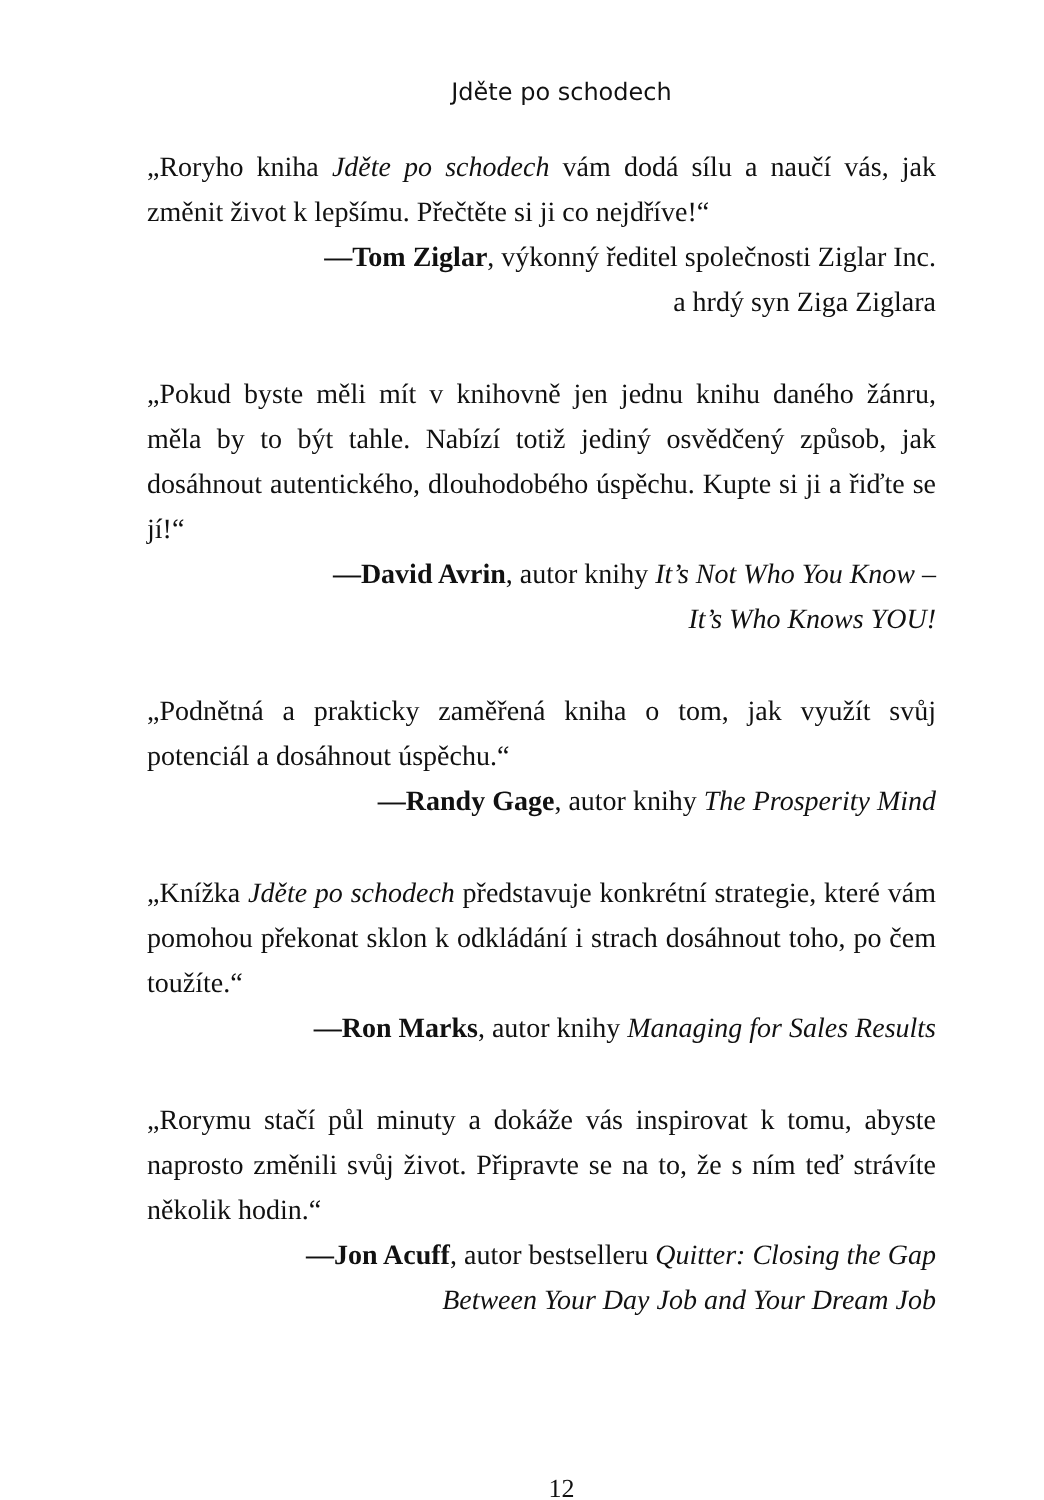Jděte po schodech
„Roryho kniha Jděte po schodech vám dodá sílu a naučí vás, jak změnit život k lepšímu. Přečtěte si ji co nejdříve!“
—Tom Ziglar, výkonný ředitel společnosti Ziglar Inc.
a hrdý syn Ziga Ziglara
„Pokud byste měli mít v knihovně jen jednu knihu daného žánru, měla by to být tahle. Nabízí totiž jediný osvědčený způsob, jak dosáhnout autentického, dlouhodobého úspěchu. Kupte si ji a řiďte se jí!“
—David Avrin, autor knihy It’s Not Who You Know –
It’s Who Knows YOU!
„Podnětná a prakticky zaměřená kniha o tom, jak využít svůj potenciál a dosáhnout úspěchu.“
—Randy Gage, autor knihy The Prosperity Mind
„Knížka Jděte po schodech představuje konkrétní strategie, které vám pomohou překonat sklon k odkládání i strach dosáhnout toho, po čem toužíte.“
—Ron Marks, autor knihy Managing for Sales Results
„Rorymu stačí půl minuty a dokáže vás inspirovat k tomu, abyste naprosto změnili svůj život. Připravte se na to, že s ním teď strávíte několik hodin.“
—Jon Acuff, autor bestselleru Quitter: Closing the Gap
Between Your Day Job and Your Dream Job
12